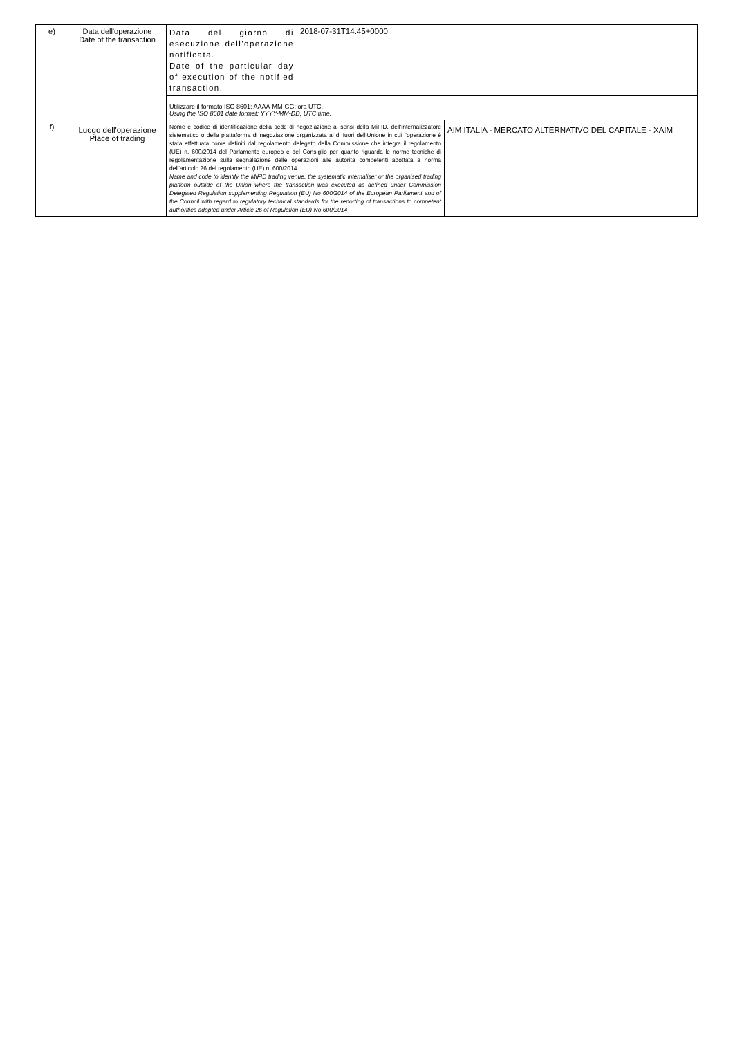| e) | Data dell'operazione Date of the transaction | Data del giorno di esecuzione dell'operazione notificata. Date of the particular day of execution of the notified transaction. | 2018-07-31T14:45+0000 | |
| | | Utilizzare il formato ISO 8601: AAAA-MM-GG; ora UTC. Using the ISO 8601 date format: YYYY-MM-DD; UTC time. | | |
| f) | Luogo dell'operazione Place of trading | Nome e codice di identificazione della sede di negoziazione ai sensi della MiFID, dell'internalizzatore sistematico o della piattaforma di negoziazione organizzata al di fuori dell'Unione in cui l'operazione è stata effettuata come definiti dal regolamento delegato della Commissione che integra il regolamento (UE) n. 600/2014 del Parlamento europeo e del Consiglio per quanto riguarda le norme tecniche di regolamentazione sulla segnalazione delle operazioni alle autorità competenti adottata a norma dell'articolo 26 del regolamento (UE) n. 600/2014. Name and code to identify the MiFID trading venue, the systematic internaliser or the organised trading platform outside of the Union where the transaction was executed as defined under Commission Delegated Regulation supplementing Regulation (EU) No 600/2014 of the European Parliament and of the Council with regard to regulatory technical standards for the reporting of transactions to competent authorities adopted under Article 26 of Regulation (EU) No 600/2014 | | AIM ITALIA - MERCATO ALTERNATIVO DEL CAPITALE - XAIM |